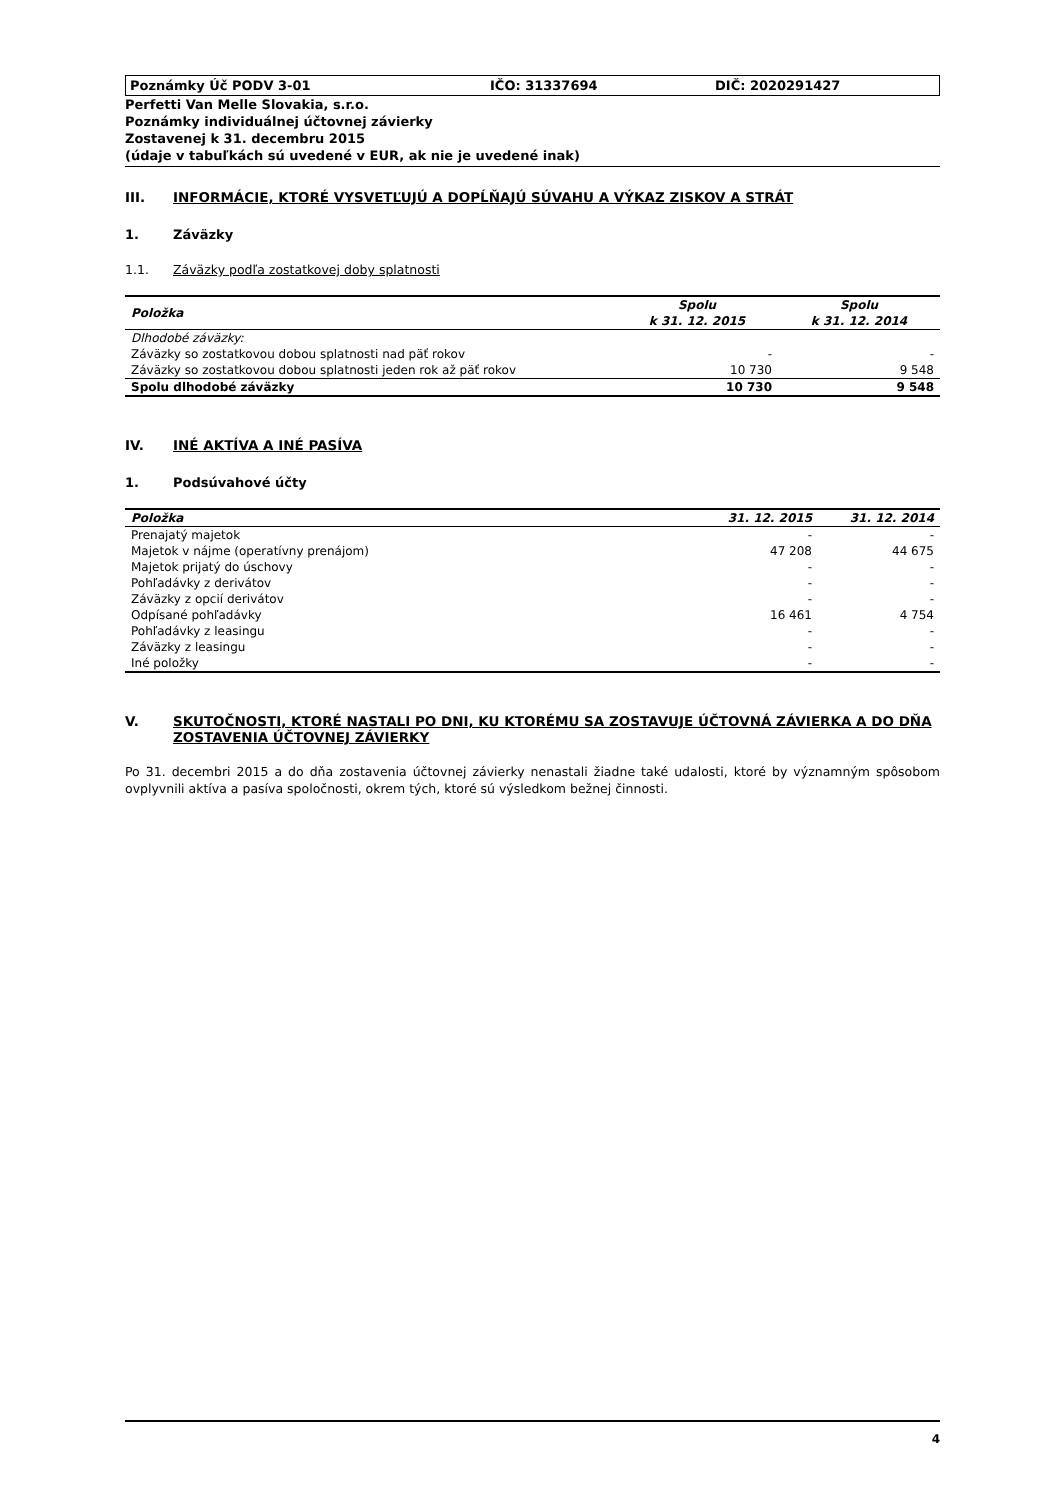Poznámky Úč PODV 3-01 IČO: 31337694 DIČ: 2020291427
Perfetti Van Melle Slovakia, s.r.o.
Poznámky individuálnej účtovnej závierky
Zostavenej k 31. decembru 2015
(údaje v tabuľkách sú uvedené v EUR, ak nie je uvedené inak)
III. INFORMÁCIE, KTORÉ VYSVETĽUJÚ A DOPĹŇAJÚ SÚVAHU A VÝKAZ ZISKOV A STRÁT
1. Záväzky
1.1. Záväzky podľa zostatkovej doby splatnosti
| Položka | Spolu k 31. 12. 2015 | Spolu k 31. 12. 2014 |
| --- | --- | --- |
| Dlhodobé záväzky: | | |
| Záväzky so zostatkovou dobou splatnosti nad päť rokov | - | - |
| Záväzky so zostatkovou dobou splatnosti jeden rok až päť rokov | 10 730 | 9 548 |
| Spolu dlhodobé záväzky | 10 730 | 9 548 |
IV. INÉ AKTÍVA A INÉ PASÍVA
1. Podsúvahové účty
| Položka | 31. 12. 2015 | 31. 12. 2014 |
| --- | --- | --- |
| Prenajatý majetok | - | - |
| Majetok v nájme (operatívny prenájom) | 47 208 | 44 675 |
| Majetok prijatý do úschovy | - | - |
| Pohľadávky z derivátov | - | - |
| Záväzky z opcií derivátov | - | - |
| Odpísané pohľadávky | 16 461 | 4 754 |
| Pohľadávky z leasingu | - | - |
| Záväzky z leasingu | - | - |
| Iné položky | - | - |
V. SKUTOČNOSTI, KTORÉ NASTALI PO DNI, KU KTORÉMU SA ZOSTAVUJE ÚČTOVNÁ ZÁVIERKA A DO DŇA ZOSTAVENIA ÚČTOVNEJ ZÁVIERKY
Po 31. decembri 2015 a do dňa zostavenia účtovnej závierky nenastali žiadne také udalosti, ktoré by významným spôsobom ovplyvnili aktíva a pasíva spoločnosti, okrem tých, ktoré sú výsledkom bežnej činnosti.
4